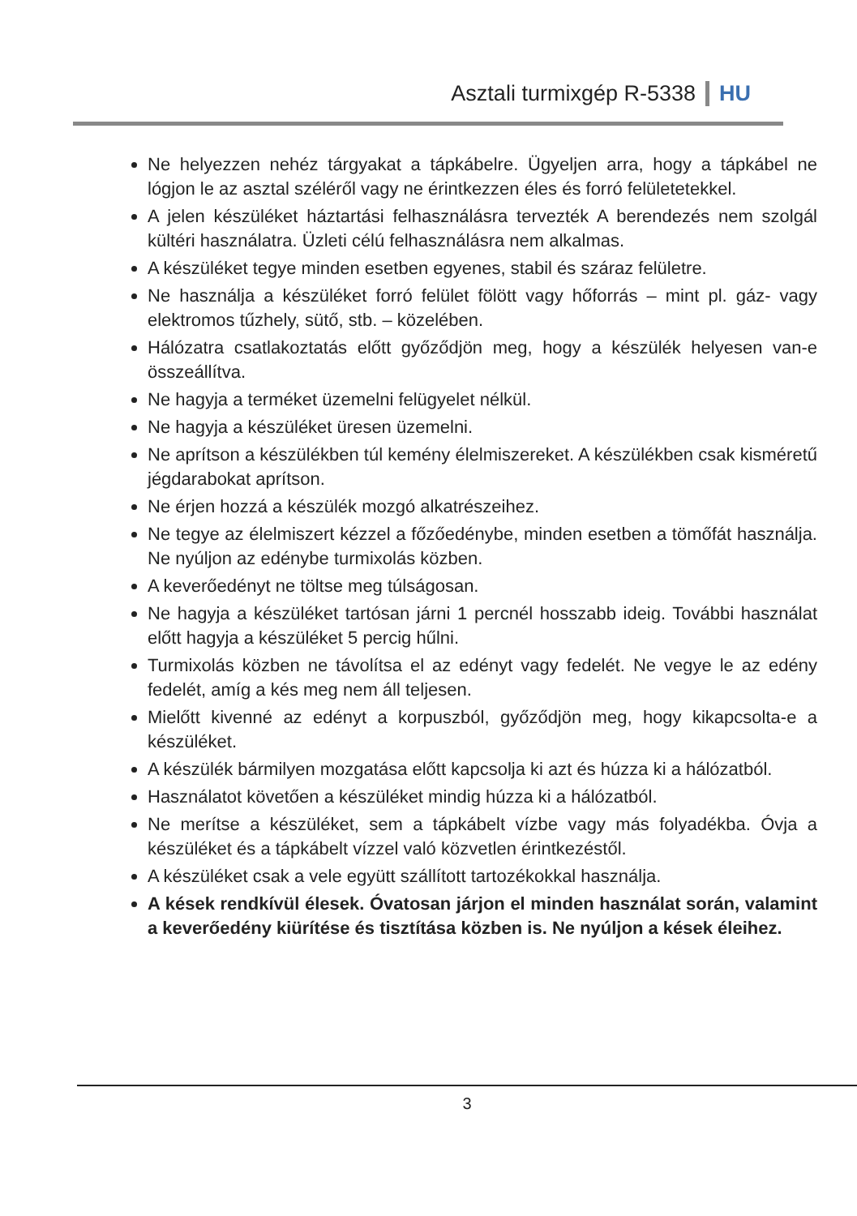Asztali turmixgép R-5338 HU
Ne helyezzen nehéz tárgyakat a tápkábelre. Ügyeljen arra, hogy a tápkábel ne lógjon le az asztal széléről vagy ne érintkezzen éles és forró felületetekkel.
A jelen készüléket háztartási felhasználásra tervezték A berendezés nem szolgál kültéri használatra. Üzleti célú felhasználásra nem alkalmas.
A készüléket tegye minden esetben egyenes, stabil és száraz felületre.
Ne használja a készüléket forró felület fölött vagy hőforrás – mint pl. gáz- vagy elektromos tűzhely, sütő, stb. – közelében.
Hálózatra csatlakoztatás előtt győződjön meg, hogy a készülék helyesen van-e összeállítva.
Ne hagyja a terméket üzemelni felügyelet nélkül.
Ne hagyja a készüléket üresen üzemelni.
Ne aprítson a készülékben túl kemény élelmiszereket. A készülékben csak kisméretű jégdarabokat aprítson.
Ne érjen hozzá a készülék mozgó alkatrészeihez.
Ne tegye az élelmiszert kézzel a főzőedénybe, minden esetben a tömőfát használja. Ne nyúljon az edénybe turmixolás közben.
A keverőedényt ne töltse meg túlságosan.
Ne hagyja a készüléket tartósan járni 1 percnél hosszabb ideig. További használat előtt hagyja a készüléket 5 percig hűlni.
Turmixolás közben ne távolítsa el az edényt vagy fedelét. Ne vegye le az edény fedelét, amíg a kés meg nem áll teljesen.
Mielőtt kivenné az edényt a korpuszból, győződjön meg, hogy kikapcsolta-e a készüléket.
A készülék bármilyen mozgatása előtt kapcsolja ki azt és húzza ki a hálózatból.
Használatot követően a készüléket mindig húzza ki a hálózatból.
Ne merítse a készüléket, sem a tápkábelt vízbe vagy más folyadékba. Óvja a készüléket és a tápkábelt vízzel való közvetlen érintkezéstől.
A készüléket csak a vele együtt szállított tartozékokkal használja.
A kések rendkívül élesek. Óvatosan járjon el minden használat során, valamint a keverőedény kiürítése és tisztítása közben is. Ne nyúljon a kések éleihez.
3